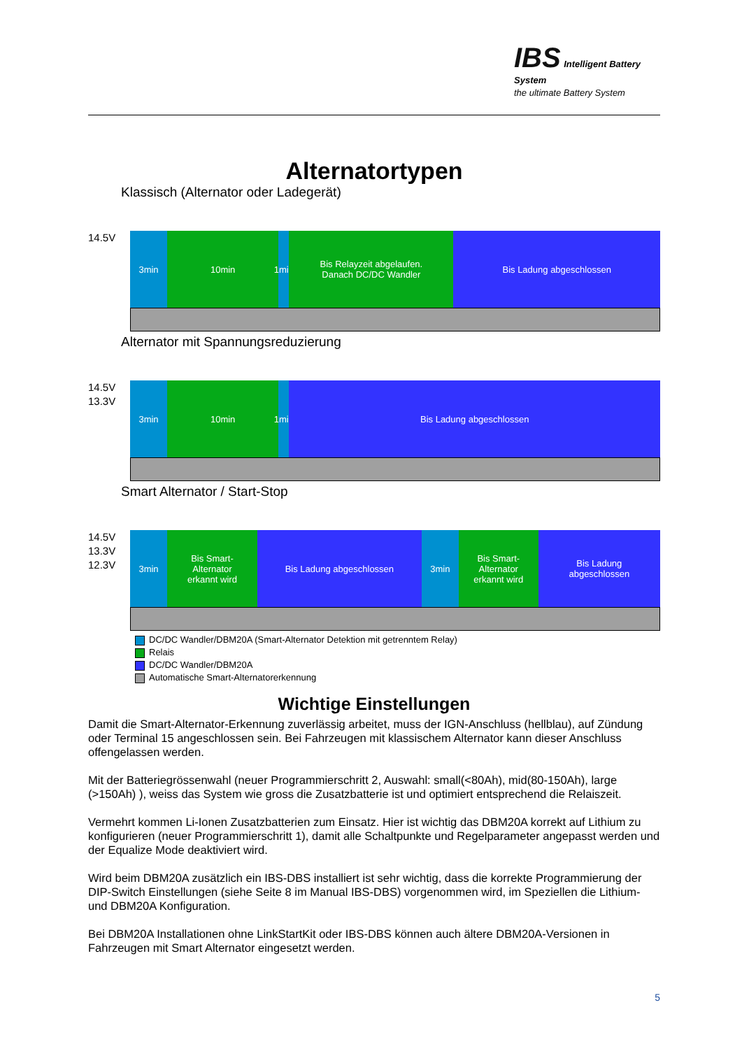IBS Intelligent Battery System
the ultimate Battery System
Alternatortypen
Klassisch (Alternator oder Ladegerät)
14.5V
3min 10min 1min Bis Relayzeit abgelaufen.
Danach DC/DC Wandler
Bis Ladung abgeschlossen
Alternator mit Spannungsreduzierung
14.5V
13.3V
3min 10min 1min Bis Ladung abgeschlossen
Smart Alternator / Start-Stop
14.5V
13.3V
12.3V
3min Bis Smart-
Alternator
erkannt wird
Bis Ladung abgeschlossen 3min Bis Smart-
Alternator
erkannt wird
Bis Ladung
abgeschlossen
DC/DC Wandler/DBM20A (Smart-Alternator Detektion mit getrenntem Relay)
Relais
DC/DC Wandler/DBM20A
Automatische Smart-Alternatorerkennung
Wichtige Einstellungen
Damit die Smart-Alternator-Erkennung zuverlässig arbeitet, muss der IGN-Anschluss (hellblau), auf Zündung oder Terminal 15 angeschlossen sein. Bei Fahrzeugen mit klassischem Alternator kann dieser Anschluss offengelassen werden.
Mit der Batteriegrössenwahl (neuer Programmierschritt 2, Auswahl: small(<80Ah), mid(80-150Ah), large (>150Ah) ), weiss das System wie gross die Zusatzbatterie ist und optimiert entsprechend die Relaiszeit.
Vermehrt kommen Li-Ionen Zusatzbatterien zum Einsatz. Hier ist wichtig das DBM20A korrekt auf Lithium zu konfigurieren (neuer Programmierschritt 1), damit alle Schaltpunkte und Regelparameter angepasst werden und der Equalize Mode deaktiviert wird.
Wird beim DBM20A zusätzlich ein IBS-DBS installiert ist sehr wichtig, dass die korrekte Programmierung der DIP-Switch Einstellungen (siehe Seite 8 im Manual IBS-DBS) vorgenommen wird, im Speziellen die Lithium- und DBM20A Konfiguration.
Bei DBM20A Installationen ohne LinkStartKit oder IBS-DBS können auch ältere DBM20A-Versionen in Fahrzeugen mit Smart Alternator eingesetzt werden.
5